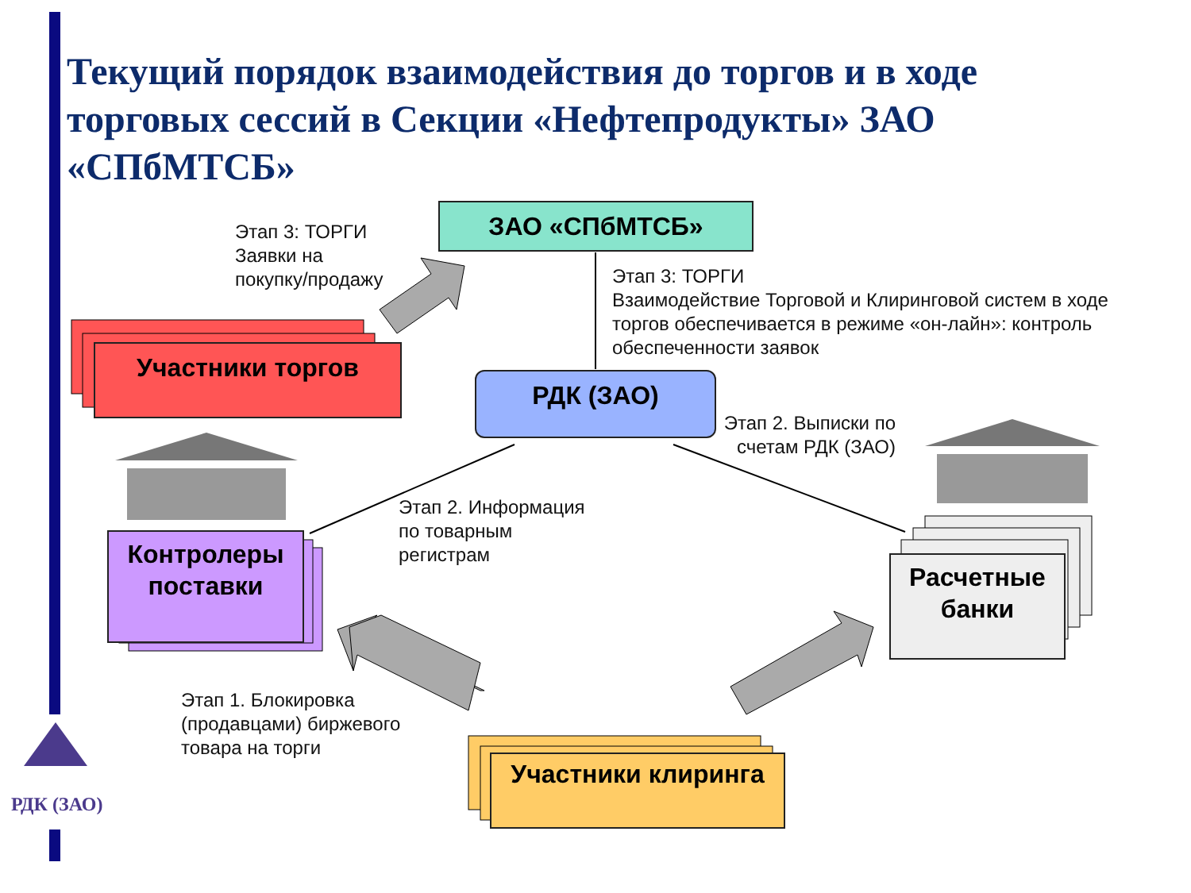Текущий порядок взаимодействия до торгов и в ходе торговых сессий в Секции «Нефтепродукты» ЗАО «СПбМТСБ»
ЗАО «СПбМТСБ»
РДК (ЗАО)
Участники торгов
Контролеры поставки
Расчетные банки
Участники клиринга
Этап 3: ТОРГИ
Заявки на
покупку/продажу
Этап 3: ТОРГИ
Взаимодействие Торговой и Клиринговой систем в ходе торгов обеспечивается в режиме «он-лайн»: контроль обеспеченности заявок
Этап 2. Выписки по счетам РДК (ЗАО)
Этап 2. Информация
по товарным
регистрам
Этап 1. Блокировка
(продавцами) биржевого
товара на торги
РДК (ЗАО)